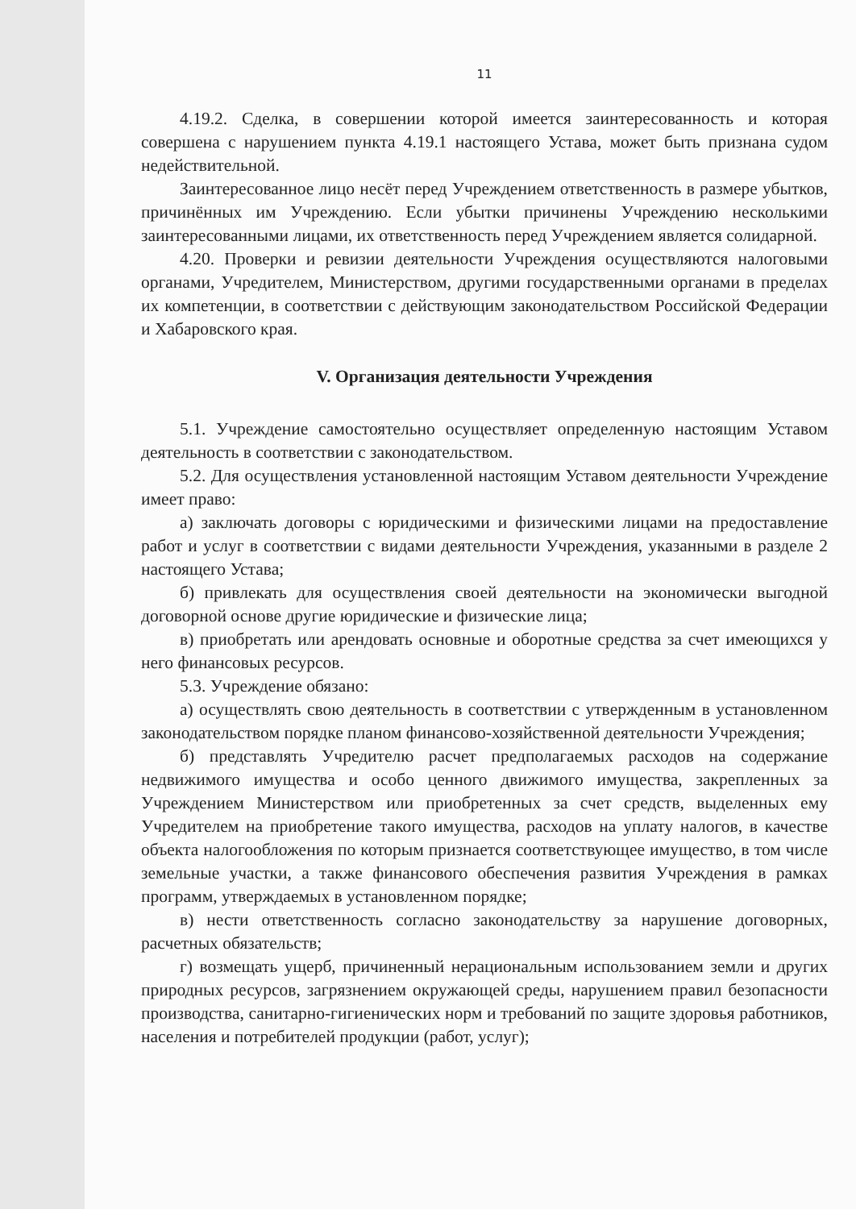11
4.19.2. Сделка, в совершении которой имеется заинтересованность и которая совершена с нарушением пункта 4.19.1 настоящего Устава, может быть признана судом недействительной.
Заинтересованное лицо несёт перед Учреждением ответственность в размере убытков, причинённых им Учреждению. Если убытки причинены Учреждению несколькими заинтересованными лицами, их ответственность перед Учреждением является солидарной.
4.20. Проверки и ревизии деятельности Учреждения осуществляются налоговыми органами, Учредителем, Министерством, другими государственными органами в пределах их компетенции, в соответствии с действующим законодательством Российской Федерации и Хабаровского края.
V. Организация деятельности Учреждения
5.1. Учреждение самостоятельно осуществляет определенную настоящим Уставом деятельность в соответствии с законодательством.
5.2. Для осуществления установленной настоящим Уставом деятельности Учреждение имеет право:
а) заключать договоры с юридическими и физическими лицами на предоставление работ и услуг в соответствии с видами деятельности Учреждения, указанными в разделе 2 настоящего Устава;
б) привлекать для осуществления своей деятельности на экономически выгодной договорной основе другие юридические и физические лица;
в) приобретать или арендовать основные и оборотные средства за счет имеющихся у него финансовых ресурсов.
5.3. Учреждение обязано:
а) осуществлять свою деятельность в соответствии с утвержденным в установленном законодательством порядке планом финансово-хозяйственной деятельности Учреждения;
б) представлять Учредителю расчет предполагаемых расходов на содержание недвижимого имущества и особо ценного движимого имущества, закрепленных за Учреждением Министерством или приобретенных за счет средств, выделенных ему Учредителем на приобретение такого имущества, расходов на уплату налогов, в качестве объекта налогообложения по которым признается соответствующее имущество, в том числе земельные участки, а также финансового обеспечения развития Учреждения в рамках программ, утверждаемых в установленном порядке;
в) нести ответственность согласно законодательству за нарушение договорных, расчетных обязательств;
г) возмещать ущерб, причиненный нерациональным использованием земли и других природных ресурсов, загрязнением окружающей среды, нарушением правил безопасности производства, санитарно-гигиенических норм и требований по защите здоровья работников, населения и потребителей продукции (работ, услуг);